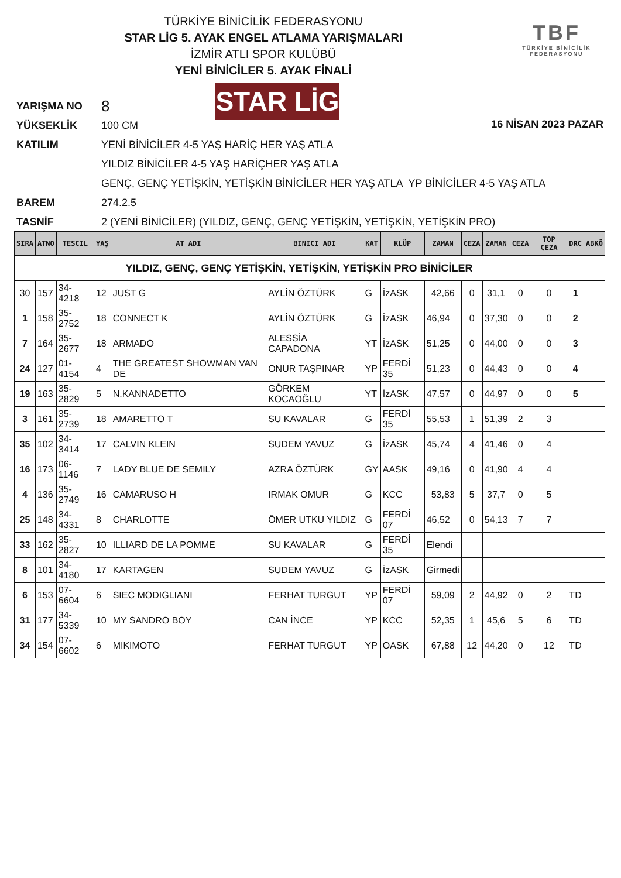TÜRKİYE BİNİCİLİK FEDERASYONU
STAR LİG 5. AYAK ENGEL ATLAMA YARIŞMALARI
İZMİR ATLI SPOR KULÜBÜ
YENİ BİNİCİLER 5. AYAK FİNALİ
TBF
TÜRKİYE BİNİCİLİK
FEDERASYONU
STAR LİG
16 NİSAN 2023 PAZAR
YARIŞMA NO 8
YÜKSEKLİK 100 CM
KATILIM YENİ BİNİCİLER 4-5 YAŞ HARİÇ HER YAŞ ATLA
YILDIZ BİNİCİLER 4-5 YAŞ HARİÇHER YAŞ ATLA
GENÇ, GENÇ YETİŞKİN, YETİŞKİN BİNİCİLER HER YAŞ ATLA YP BİNİCİLER 4-5 YAŞ ATLA
BAREM 274.2.5
TASNİF 2 (YENİ BİNİCİLER) (YILDIZ, GENÇ, GENÇ YETİŞKİN, YETİŞKİN, YETİŞKİN PRO)
| SIRA | ATNO | TESCIL | YAŞ | AT ADI | BINICI ADI | KAT | KLÜP | ZAMAN | CEZA | ZAMAN | CEZA | TOP CEZA | DRC | ABKÖ |
| --- | --- | --- | --- | --- | --- | --- | --- | --- | --- | --- | --- | --- | --- | --- |
| YILDIZ, GENÇ, GENÇ YETİŞKİN, YETİŞKİN, YETİŞKİN PRO BİNİCİLER | | | | | | | | | | | | | | |
| 30 | 157 | 34-4218 | 12 | JUST G | AYLİN ÖZTÜRK | G | İzASK | 42,66 | 0 | 31,1 | 0 | 0 | 1 | |
| 1 | 158 | 35-2752 | 18 | CONNECT K | AYLİN ÖZTÜRK | G | İzASK | 46,94 | 0 | 37,30 | 0 | 0 | 2 | |
| 7 | 164 | 35-2677 | 18 | ARMADO | ALESSİA CAPADONA | YT | İzASK | 51,25 | 0 | 44,00 | 0 | 0 | 3 | |
| 24 | 127 | 01-4154 | 4 | THE GREATEST SHOWMAN VAN DE | ONUR TAŞPINAR | YP | FERDİ 35 | 51,23 | 0 | 44,43 | 0 | 0 | 4 | |
| 19 | 163 | 35-2829 | 5 | N.KANNADETTO | GÖRKEM KOCAOĞLU | YT | İzASK | 47,57 | 0 | 44,97 | 0 | 0 | 5 | |
| 3 | 161 | 35-2739 | 18 | AMARETTO T | SU KAVALAR | G | FERDİ 35 | 55,53 | 1 | 51,39 | 2 | 3 | | |
| 35 | 102 | 34-3414 | 17 | CALVIN KLEIN | SUDEM YAVUZ | G | İzASK | 45,74 | 4 | 41,46 | 0 | 4 | | |
| 16 | 173 | 06-1146 | 7 | LADY BLUE DE SEMILY | AZRA ÖZTÜRK | GY | AASK | 49,16 | 0 | 41,90 | 4 | 4 | | |
| 4 | 136 | 35-2749 | 16 | CAMARUSO H | IRMAK OMUR | G | KCC | 53,83 | 5 | 37,7 | 0 | 5 | | |
| 25 | 148 | 34-4331 | 8 | CHARLOTTE | ÖMER UTKU YILDIZ | G | FERDİ 07 | 46,52 | 0 | 54,13 | 7 | 7 | | |
| 33 | 162 | 35-2827 | 10 | ILLIARD DE LA POMME | SU KAVALAR | G | FERDİ 35 | Elendi | | | | | | |
| 8 | 101 | 34-4180 | 17 | KARTAGEN | SUDEM YAVUZ | G | İzASK | Girmedi | | | | | | |
| 6 | 153 | 07-6604 | 6 | SIEC MODIGLIANI | FERHAT TURGUT | YP | FERDİ 07 | 59,09 | 2 | 44,92 | 0 | 2 | TD | |
| 31 | 177 | 34-5339 | 10 | MY SANDRO BOY | CAN İNCE | YP | KCC | 52,35 | 1 | 45,6 | 5 | 6 | TD | |
| 34 | 154 | 07-6602 | 6 | MIKIMOTO | FERHAT TURGUT | YP | OASK | 67,88 | 12 | 44,20 | 0 | 12 | TD | |